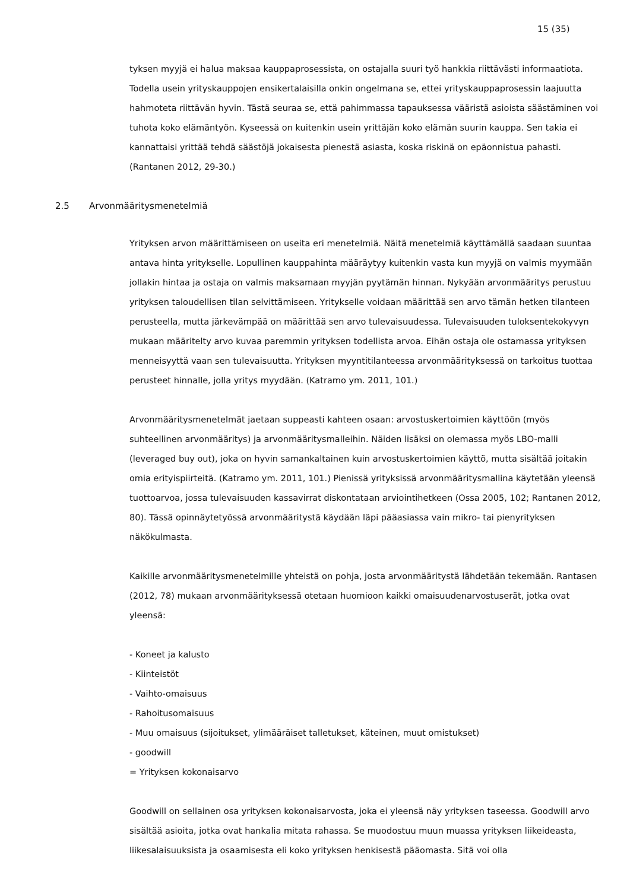15 (35)
tyksen myyjä ei halua maksaa kauppaprosessista, on ostajalla suuri työ hankkia riittävästi informaatiota. Todella usein yrityskauppojen ensikertalaisilla onkin ongelmana se, ettei yrityskauppaprosessin laajuutta hahmoteta riittävän hyvin. Tästä seuraa se, että pahimmassa tapauksessa vääristä asioista säästäminen voi tuhota koko elämäntyön. Kyseessä on kuitenkin usein yrittäjän koko elämän suurin kauppa. Sen takia ei kannattaisi yrittää tehdä säästöjä jokaisesta pienestä asiasta, koska riskinä on epäonnistua pahasti. (Rantanen 2012, 29-30.)
2.5 Arvonmääritysmenetelmiä
Yrityksen arvon määrittämiseen on useita eri menetelmiä. Näitä menetelmiä käyttämällä saadaan suuntaa antava hinta yritykselle. Lopullinen kauppahinta määräytyy kuitenkin vasta kun myyjä on valmis myymään jollakin hintaa ja ostaja on valmis maksamaan myyjän pyytämän hinnan. Nykyään arvonmääritys perustuu yrityksen taloudellisen tilan selvittämiseen. Yritykselle voidaan määrittää sen arvo tämän hetken tilanteen perusteella, mutta järkevämpää on määrittää sen arvo tulevaisuudessa. Tulevaisuuden tuloksentekokyvyn mukaan määritelty arvo kuvaa paremmin yrityksen todellista arvoa. Eihän ostaja ole ostamassa yrityksen menneisyyttä vaan sen tulevaisuutta. Yrityksen myyntitilanteessa arvonmäärityksessä on tarkoitus tuottaa perusteet hinnalle, jolla yritys myydään. (Katramo ym. 2011, 101.)
Arvonmääritysmenetelmät jaetaan suppeasti kahteen osaan: arvostuskertoimien käyttöön (myös suhteellinen arvonmääritys) ja arvonmääritysmalleihin. Näiden lisäksi on olemassa myös LBO-malli (leveraged buy out), joka on hyvin samankaltainen kuin arvostuskertoimien käyttö, mutta sisältää joitakin omia erityispiirteitä. (Katramo ym. 2011, 101.) Pienissä yrityksissä arvonmääritysmallina käytetään yleensä tuottoarvoa, jossa tulevaisuuden kassavirrat diskontataan arviointihetkeen (Ossa 2005, 102; Rantanen 2012, 80). Tässä opinnäytetyössä arvonmääritystä käydään läpi pääasiassa vain mikro- tai pienyrityksen näkökulmasta.
Kaikille arvonmääritysmenetelmille yhteistä on pohja, josta arvonmääritystä lähdetään tekemään. Rantasen (2012, 78) mukaan arvonmäärityksessä otetaan huomioon kaikki omaisuudenarvostuserät, jotka ovat yleensä:
- Koneet ja kalusto
- Kiinteistöt
- Vaihto-omaisuus
- Rahoitusomaisuus
- Muu omaisuus (sijoitukset, ylimääräiset talletukset, käteinen, muut omistukset)
- goodwill
= Yrityksen kokonaisarvo
Goodwill on sellainen osa yrityksen kokonaisarvosta, joka ei yleensä näy yrityksen taseessa. Goodwill arvo sisältää asioita, jotka ovat hankalia mitata rahassa. Se muodostuu muun muassa yrityksen liikeideasta, liikesalaisuuksista ja osaamisesta eli koko yrityksen henkisestä pääomasta. Sitä voi olla